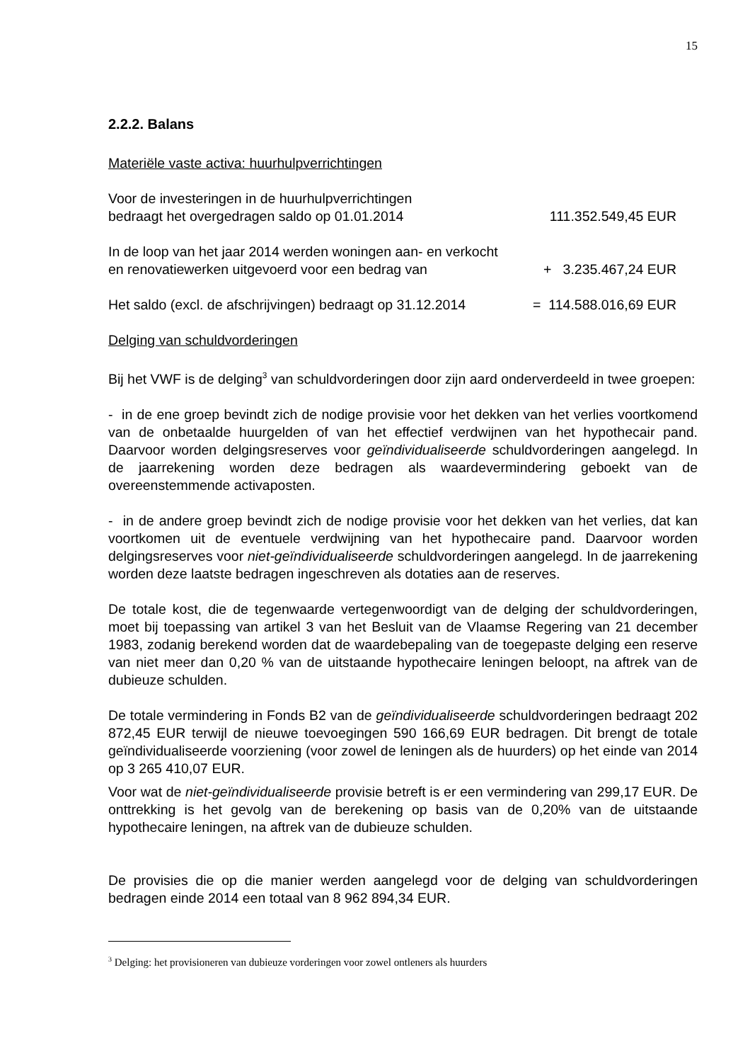15
2.2.2. Balans
Materiële vaste activa: huurhulpverrichtingen
Voor de investeringen in de huurhulpverrichtingen
bedraagt het overgedragen saldo op 01.01.2014 111.352.549,45 EUR
In de loop van het jaar 2014 werden woningen aan- en verkocht
en renovatiewerken uitgevoerd voor een bedrag van + 3.235.467,24 EUR
Het saldo (excl. de afschrijvingen) bedraagt op 31.12.2014 = 114.588.016,69 EUR
Delging van schuldvorderingen
Bij het VWF is de delging<sup>3</sup> van schuldvorderingen door zijn aard onderverdeeld in twee groepen:
- in de ene groep bevindt zich de nodige provisie voor het dekken van het verlies voortkomend van de onbetaalde huurgelden of van het effectief verdwijnen van het hypothecair pand. Daarvoor worden delgingsreserves voor geïndividualiseerde schuldvorderingen aangelegd. In de jaarrekening worden deze bedragen als waardevermindering geboekt van de overeenstemmende activaposten.
- in de andere groep bevindt zich de nodige provisie voor het dekken van het verlies, dat kan voortkomen uit de eventuele verdwijning van het hypothecaire pand. Daarvoor worden delgingsreserves voor niet-geïndividualiseerde schuldvorderingen aangelegd. In de jaarrekening worden deze laatste bedragen ingeschreven als dotaties aan de reserves.
De totale kost, die de tegenwaarde vertegenwoordigt van de delging der schuldvorderingen, moet bij toepassing van artikel 3 van het Besluit van de Vlaamse Regering van 21 december 1983, zodanig berekend worden dat de waardebepaling van de toegepaste delging een reserve van niet meer dan 0,20 % van de uitstaande hypothecaire leningen beloopt, na aftrek van de dubieuze schulden.
De totale vermindering in Fonds B2 van de geïndividualiseerde schuldvorderingen bedraagt 202 872,45 EUR terwijl de nieuwe toevoegingen 590 166,69 EUR bedragen. Dit brengt de totale geïndividualiseerde voorziening (voor zowel de leningen als de huurders) op het einde van 2014 op 3 265 410,07 EUR.
Voor wat de niet-geïndividualiseerde provisie betreft is er een vermindering van 299,17 EUR. De onttrekking is het gevolg van de berekening op basis van de 0,20% van de uitstaande hypothecaire leningen, na aftrek van de dubieuze schulden.
De provisies die op die manier werden aangelegd voor de delging van schuldvorderingen bedragen einde 2014 een totaal van 8 962 894,34 EUR.
<sup>3</sup> Delging: het provisioneren van dubieuze vorderingen voor zowel ontleners als huurders